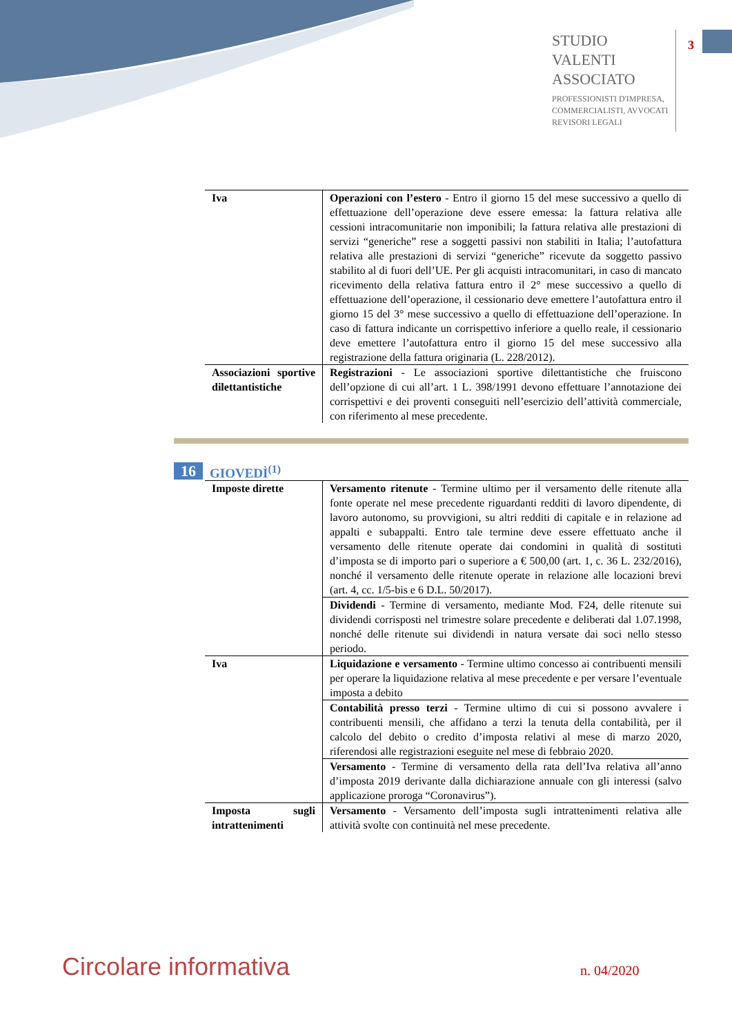STUDIO
VALENTI
ASSOCIATO
PROFESSIONISTI D'IMPRESA,
COMMERCIALISTI, AVVOCATI
REVISORI LEGALI
3
| Iva | Operazioni con l’estero - Entro il giorno 15 del mese successivo a quello di effettuazione dell’operazione deve essere emessa: la fattura relativa alle cessioni intracomunitarie non imponibili; la fattura relativa alle prestazioni di servizi “generiche” rese a soggetti passivi non stabiliti in Italia; l’autofattura relativa alle prestazioni di servizi “generiche” ricevute da soggetto passivo stabilito al di fuori dell’UE. Per gli acquisti intracomunitari, in caso di mancato ricevimento della relativa fattura entro il 2° mese successivo a quello di effettuazione dell’operazione, il cessionario deve emettere l’autofattura entro il giorno 15 del 3° mese successivo a quello di effettuazione dell’operazione. In caso di fattura indicante un corrispettivo inferiore a quello reale, il cessionario deve emettere l’autofattura entro il giorno 15 del mese successivo alla registrazione della fattura originaria (L. 228/2012). |
| Associazioni sportive dilettantistiche | Registrazioni - Le associazioni sportive dilettantistiche che fruiscono dell’opzione di cui all’art. 1 L. 398/1991 devono effettuare l’annotazione dei corrispettivi e dei proventi conseguiti nell’esercizio dell’attività commerciale, con riferimento al mese precedente. |
16 GIOVEDÌ<sup>(1)</sup>
| Imposte dirette | Versamento ritenute - Termine ultimo per il versamento delle ritenute alla fonte operate nel mese precedente riguardanti redditi di lavoro dipendente, di lavoro autonomo, su provvigioni, su altri redditi di capitale e in relazione ad appalti e subappalti. Entro tale termine deve essere effettuato anche il versamento delle ritenute operate dai condomini in qualità di sostituti d’imposta se di importo pari o superiore a € 500,00 (art. 1, c. 36 L. 232/2016), nonché il versamento delle ritenute operate in relazione alle locazioni brevi (art. 4, cc. 1/5-bis e 6 D.L. 50/2017). |
| | Dividendi - Termine di versamento, mediante Mod. F24, delle ritenute sui dividendi corrisposti nel trimestre solare precedente e deliberati dal 1.07.1998, nonché delle ritenute sui dividendi in natura versate dai soci nello stesso periodo. |
| Iva | Liquidazione e versamento - Termine ultimo concesso ai contribuenti mensili per operare la liquidazione relativa al mese precedente e per versare l’eventuale imposta a debito |
| | Contabilità presso terzi - Termine ultimo di cui si possono avvalere i contribuenti mensili, che affidano a terzi la tenuta della contabilità, per il calcolo del debito o credito d’imposta relativi al mese di marzo 2020, riferendosi alle registrazioni eseguite nel mese di febbraio 2020. |
| | Versamento - Termine di versamento della rata dell’Iva relativa all’anno d’imposta 2019 derivante dalla dichiarazione annuale con gli interessi (salvo applicazione proroga “Coronavirus”). |
| Imposta sugli intrattenimenti | Versamento - Versamento dell’imposta sugli intrattenimenti relativa alle attività svolte con continuità nel mese precedente. |
Circolare informativa n. 04/2020